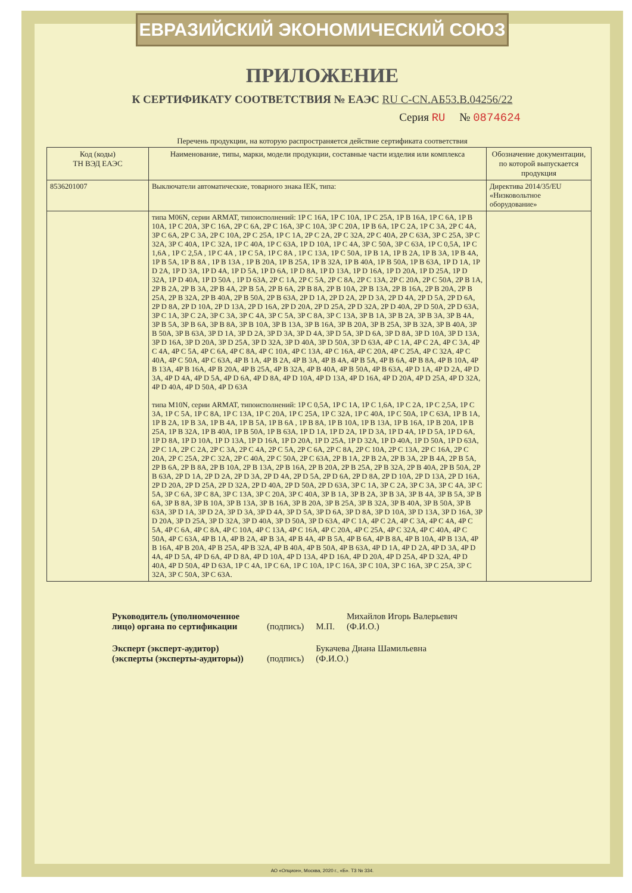ЕВРАЗИЙСКИЙ ЭКОНОМИЧЕСКИЙ СОЮЗ
ПРИЛОЖЕНИЕ
К СЕРТИФИКАТУ СООТВЕТСТВИЯ № ЕАЭС RU C-CN.АБ53.В.04256/22
Серия RU № 0874624
Перечень продукции, на которую распространяется действие сертификата соответствия
| Код (коды) ТН ВЭД ЕАЭС | Наименование, типы, марки, модели продукции, составные части изделия или комплекса | Обозначение документации, по которой выпускается продукция |
| --- | --- | --- |
| 8536201007 | Выключатели автоматические, товарного знака IEK, типа: | Директива 2014/35/EU «Низковольтное оборудование» |
| | типа M06N, серии ARMAT, типоисполнений: 1P C 16A, 1P C 10A, 1P C 25A, 1P B 16A, 1P C 6A, 1P B 10A, 1P C 20A, 3P C 16A, 2P C 6A, 2P C 16A, 3P C 10A, 3P C 20A, 1P B 6A, 1P C 2A, 1P C 3A, 2P C 4A, 3P C 6A, 2P C 3A, 2P C 10A, 2P C 25A, 1P C 1A, 2P C 2A, 2P C 32A, 2P C 40A, 2P C 63A, 3P C 25A, 3P C 32A, 3P C 40A, 1P C 32A, 1P C 40A, 1P C 63A, 1P D 10A, 1P C 4A, 3P C 50A, 3P C 63A, 1P C 0,5A, 1P C 1,6A , 1P C 2,5A , 1P C 4A , 1P C 5A, 1P C 8A , 1P C 13A, 1P C 50A, 1P B 1A, 1P B 2A, 1P B 3A, 1P B 4A, 1P B 5A, 1P B 8A , 1P B 13A , 1P B 20A, 1P B 25A, 1P B 32A, 1P B 40A, 1P B 50A, 1P B 63A, 1P D 1A, 1P D 2A, 1P D 3A, 1P D 4A, 1P D 5A, 1P D 6A, 1P D 8A, 1P D 13A, 1P D 16A, 1P D 20A, 1P D 25A, 1P D 32A, 1P D 40A, 1P D 50A , 1P D 63A, 2P C 1A, 2P C 5A, 2P C 8A, 2P C 13A, 2P C 20A, 2P C 50A, 2P B 1A, 2P B 2A, 2P B 3A, 2P B 4A, 2P B 5A, 2P B 6A, 2P B 8A, 2P B 10A, 2P B 13A, 2P B 16A, 2P B 20A, 2P B 25A, 2P B 32A, 2P B 40A, 2P B 50A, 2P B 63A, 2P D 1A, 2P D 2A, 2P D 3A, 2P D 4A, 2P D 5A, 2P D 6A, 2P D 8A, 2P D 10A, 2P D 13A, 2P D 16A, 2P D 20A, 2P D 25A, 2P D 32A, 2P D 40A, 2P D 50A, 2P D 63A, 3P C 1A, 3P C 2A, 3P C 3A, 3P C 4A, 3P C 5A, 3P C 8A, 3P C 13A, 3P B 1A, 3P B 2A, 3P B 3A, 3P B 4A, 3P B 5A, 3P B 6A, 3P B 8A, 3P B 10A, 3P B 13A, 3P B 16A, 3P B 20A, 3P B 25A, 3P B 32A, 3P B 40A, 3P B 50A, 3P B 63A, 3P D 1A, 3P D 2A, 3P D 3A, 3P D 4A, 3P D 5A, 3P D 6A, 3P D 8A, 3P D 10A, 3P D 13A, 3P D 16A, 3P D 20A, 3P D 25A, 3P D 32A, 3P D 40A, 3P D 50A, 3P D 63A, 4P C 1A, 4P C 2A, 4P C 3A, 4P C 4A, 4P C 5A, 4P C 6A, 4P C 8A, 4P C 10A, 4P C 13A, 4P C 16A, 4P C 20A, 4P C 25A, 4P C 32A, 4P C 40A, 4P C 50A, 4P C 63A, 4P B 1A, 4P B 2A, 4P B 3A, 4P B 4A, 4P B 5A, 4P B 6A, 4P B 8A, 4P B 10A, 4P B 13A, 4P B 16A, 4P B 20A, 4P B 25A, 4P B 32A, 4P B 40A, 4P B 50A, 4P B 63A, 4P D 1A, 4P D 2A, 4P D 3A, 4P D 4A, 4P D 5A, 4P D 6A, 4P D 8A, 4P D 10A, 4P D 13A, 4P D 16A, 4P D 20A, 4P D 25A, 4P D 32A, 4P D 40A, 4P D 50A, 4P D 63A типа M10N, серии ARMAT, типоисполнений: 1P C 0,5A, 1P C 1A, 1P C 1,6A, 1P C 2A, 1P C 2,5A, 1P C 3A, 1P C 5A, 1P C 8A, 1P C 13A, 1P C 20A, 1P C 25A, 1P C 32A, 1P C 40A, 1P C 50A, 1P C 63A, 1P B 1A, 1P B 2A, 1P B 3A, 1P B 4A, 1P B 5A, 1P B 6A , 1P B 8A, 1P B 10A, 1P B 13A, 1P B 16A, 1P B 20A, 1P B 25A, 1P B 32A, 1P B 40A, 1P B 50A, 1P B 63A, 1P D 1A, 1P D 2A, 1P D 3A, 1P D 4A, 1P D 5A, 1P D 6A, 1P D 8A, 1P D 10A, 1P D 13A, 1P D 16A, 1P D 20A, 1P D 25A, 1P D 32A, 1P D 40A, 1P D 50A, 1P D 63A, 2P C 1A, 2P C 2A, 2P C 3A, 2P C 4A, 2P C 5A, 2P C 6A, 2P C 8A, 2P C 10A, 2P C 13A, 2P C 16A, 2P C 20A, 2P C 25A, 2P C 32A, 2P C 40A, 2P C 50A, 2P C 63A, 2P B 1A, 2P B 2A, 2P B 3A, 2P B 4A, 2P B 5A, 2P B 6A, 2P B 8A, 2P B 10A, 2P B 13A, 2P B 16A, 2P B 20A, 2P B 25A, 2P B 32A, 2P B 40A, 2P B 50A, 2P B 63A, 2P D 1A, 2P D 2A, 2P D 3A, 2P D 4A, 2P D 5A, 2P D 6A, 2P D 8A, 2P D 10A, 2P D 13A, 2P D 16A, 2P D 20A, 2P D 25A, 2P D 32A, 2P D 40A, 2P D 50A, 2P D 63A, 3P C 1A, 3P C 2A, 3P C 3A, 3P C 4A, 3P C 5A, 3P C 6A, 3P C 8A, 3P C 13A, 3P C 20A, 3P C 40A, 3P B 1A, 3P B 2A, 3P B 3A, 3P B 4A, 3P B 5A, 3P B 6A, 3P B 8A, 3P B 10A, 3P B 13A, 3P B 16A, 3P B 20A, 3P B 25A, 3P B 32A, 3P B 40A, 3P B 50A, 3P B 63A, 3P D 1A, 3P D 2A, 3P D 3A, 3P D 4A, 3P D 5A, 3P D 6A, 3P D 8A, 3P D 10A, 3P D 13A, 3P D 16A, 3P D 20A, 3P D 25A, 3P D 32A, 3P D 40A, 3P D 50A, 3P D 63A, 4P C 1A, 4P C 2A, 4P C 3A, 4P C 4A, 4P C 5A, 4P C 6A, 4P C 8A, 4P C 10A, 4P C 13A, 4P C 16A, 4P C 20A, 4P C 25A, 4P C 32A, 4P C 40A, 4P C 50A, 4P C 63A, 4P B 1A, 4P B 2A, 4P B 3A, 4P B 4A, 4P B 5A, 4P B 6A, 4P B 8A, 4P B 10A, 4P B 13A, 4P B 16A, 4P B 20A, 4P B 25A, 4P B 32A, 4P B 40A, 4P B 50A, 4P B 63A, 4P D 1A, 4P D 2A, 4P D 3A, 4P D 4A, 4P D 5A, 4P D 6A, 4P D 8A, 4P D 10A, 4P D 13A, 4P D 16A, 4P D 20A, 4P D 25A, 4P D 32A, 4P D 40A, 4P D 50A, 4P D 63A, 1P C 4A, 1P C 6A, 1P C 10A, 1P C 16A, 3P C 10A, 3P C 16A, 3P C 25A, 3P C 32A, 3P C 50A, 3P C 63A. | |
Руководитель (уполномоченное лицо) органа по сертификации (подпись) М.П. Михайлов Игорь Валерьевич
(Ф.И.О.)
Эксперт (эксперт-аудитор) (эксперты (эксперты-аудиторы)) (подпись) Букачева Диана Шамильевна
(Ф.И.О.)
АО «Опцион», Москва, 2020 г., «Б». ТЗ № 334.